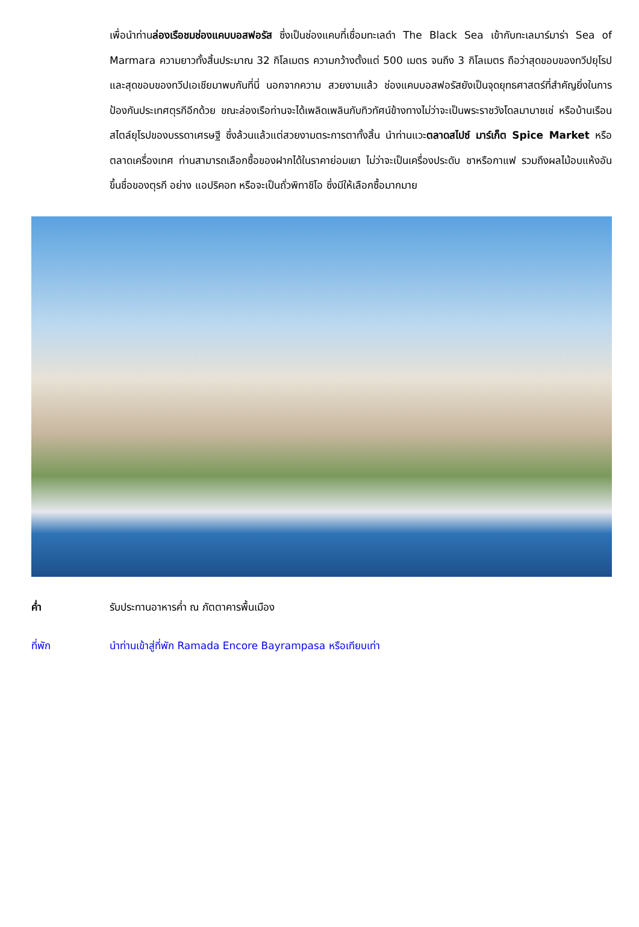เพื่อนำท่านล่องเรือชมช่องแคบบอสฟอรัส ซึ่งเป็นช่องแคบที่เชื่อมทะเลดำ The Black Sea เข้ากับทะเลมาร์มาร่า Sea of Marmara ความยาวทั้งสิ้นประมาณ 32 กิโลเมตร ความกว้างตั้งแต่ 500 เมตร จนถึง 3 กิโลเมตร ถือว่าสุดขอบของทวีปยุโรปและสุดขอบของทวีปเอเชียมาพบกันที่นี่ นอกจากความ สวยงามแล้ว ช่องแคบบอสฟอรัสยังเป็นจุดยุทธศาสตร์ที่สำคัญยิ่งในการป้องกันประเทศตุรกีอีกด้วย ขณะล่องเรือท่านจะได้เพลิดเพลินกับทิวทัศน์ข้างทางไม่ว่าจะเป็นพระราชวังโดลมาบาชเช่ หรือบ้านเรือนสไตล์ยุโรปของบรรดาเศรษฐี ซึ่งล้วนแล้วแต่สวยงามตระการตาทั้งสิ้น นำท่านแวะตลาดสไปซ์ มาร์เก็ต Spice Market หรือตลาดเครื่องเทศ ท่านสามารถเลือกซื้อของฝากได้ในราคาย่อมเยา ไม่ว่าจะเป็นเครื่องประดับ ชาหรือกาแฟ รวมถึงผลไม้อบแห้งอันขึ้นชื่อของตุรกี อย่าง แอปริคอท หรือจะเป็นถั่วพิทาชิโอ ซึ่งมีให้เลือกซื้อมากมาย
ค่ำ รับประทานอาหารค่ำ ณ ภัตตาคารพื้นเมือง
ที่พัก นำท่านเข้าสู่ที่พัก Ramada Encore Bayrampasa หรือเทียบเท่า